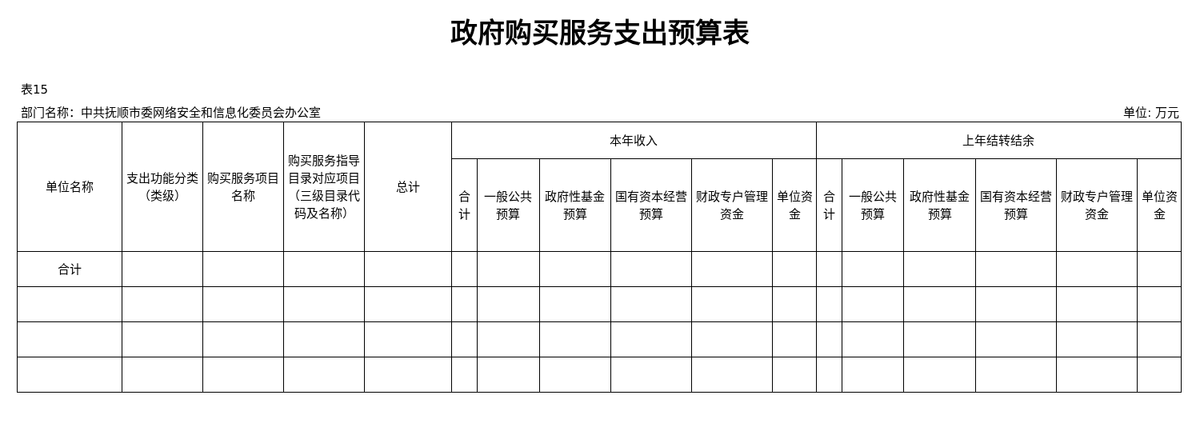政府购买服务支出预算表
表15
部门名称：中共抚顺市委网络安全和信息化委员会办公室 单位: 万元
| 单位名称 | 支出功能分类（类级） | 购买服务项目名称 | 购买服务指导目录对应项目（三级目录代码及名称） | 总计 | 本年收入 | | | | | | 上年结转结余 | | | | | |
| --- | --- | --- | --- | --- | --- | --- | --- | --- | --- | --- | --- | --- | --- | --- | --- | --- |
| | | | | | 合计 | 一般公共预算 | 政府性基金预算 | 国有资本经营预算 | 财政专户管理资金 | 单位资金 | 合计 | 一般公共预算 | 政府性基金预算 | 国有资本经营预算 | 财政专户管理资金 | 单位资金 |
| 合计 | | | | | | | | | | | | | | | | |